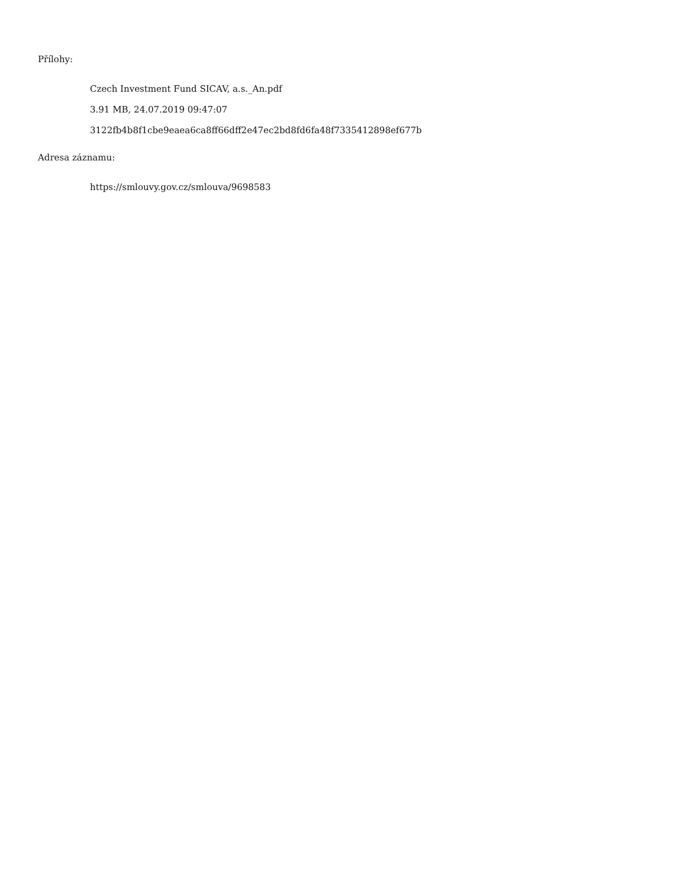Přílohy:
Czech Investment Fund SICAV, a.s._An.pdf
3.91 MB, 24.07.2019 09:47:07
3122fb4b8f1cbe9eaea6ca8ff66dff2e47ec2bd8fd6fa48f7335412898ef677b
Adresa záznamu:
https://smlouvy.gov.cz/smlouva/9698583